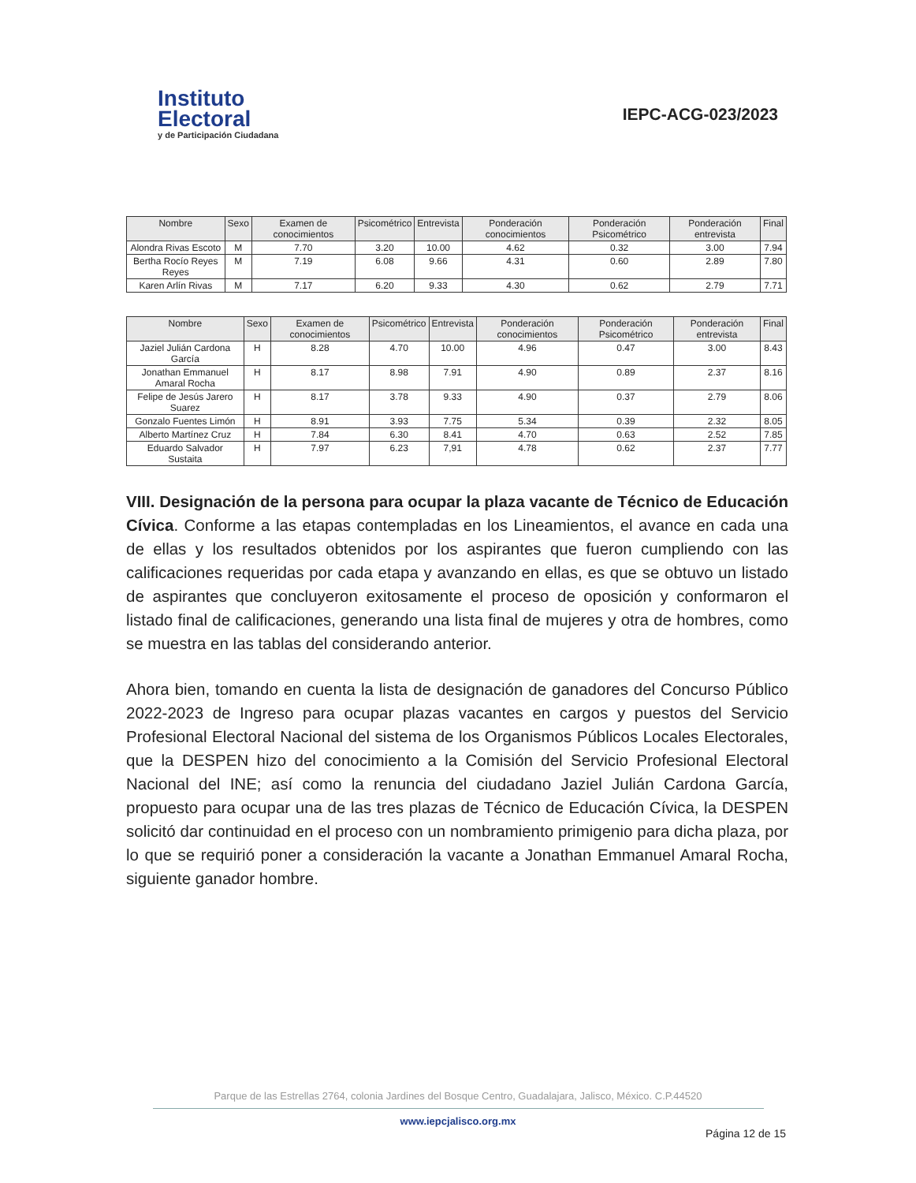Instituto
Electoral
y de Participación Ciudadana
IEPC-ACG-023/2023
| Nombre | Sexo | Examen de conocimientos | Psicométrico | Entrevista | Ponderación conocimientos | Ponderación Psicométrico | Ponderación entrevista | Final |
| --- | --- | --- | --- | --- | --- | --- | --- | --- |
| Alondra Rivas Escoto | M | 7.70 | 3.20 | 10.00 | 4.62 | 0.32 | 3.00 | 7.94 |
| Bertha Rocío Reyes Reyes | M | 7.19 | 6.08 | 9.66 | 4.31 | 0.60 | 2.89 | 7.80 |
| Karen Arlín Rivas | M | 7.17 | 6.20 | 9.33 | 4.30 | 0.62 | 2.79 | 7.71 |
| Nombre | Sexo | Examen de conocimientos | Psicométrico | Entrevista | Ponderación conocimientos | Ponderación Psicométrico | Ponderación entrevista | Final |
| --- | --- | --- | --- | --- | --- | --- | --- | --- |
| Jaziel Julián Cardona García | H | 8.28 | 4.70 | 10.00 | 4.96 | 0.47 | 3.00 | 8.43 |
| Jonathan Emmanuel Amaral Rocha | H | 8.17 | 8.98 | 7.91 | 4.90 | 0.89 | 2.37 | 8.16 |
| Felipe de Jesús Jarero Suarez | H | 8.17 | 3.78 | 9.33 | 4.90 | 0.37 | 2.79 | 8.06 |
| Gonzalo Fuentes Limón | H | 8.91 | 3.93 | 7.75 | 5.34 | 0.39 | 2.32 | 8.05 |
| Alberto Martínez Cruz | H | 7.84 | 6.30 | 8.41 | 4.70 | 0.63 | 2.52 | 7.85 |
| Eduardo Salvador Sustaita | H | 7.97 | 6.23 | 7,91 | 4.78 | 0.62 | 2.37 | 7.77 |
VIII. Designación de la persona para ocupar la plaza vacante de Técnico de Educación Cívica. Conforme a las etapas contempladas en los Lineamientos, el avance en cada una de ellas y los resultados obtenidos por los aspirantes que fueron cumpliendo con las calificaciones requeridas por cada etapa y avanzando en ellas, es que se obtuvo un listado de aspirantes que concluyeron exitosamente el proceso de oposición y conformaron el listado final de calificaciones, generando una lista final de mujeres y otra de hombres, como se muestra en las tablas del considerando anterior.
Ahora bien, tomando en cuenta la lista de designación de ganadores del Concurso Público 2022-2023 de Ingreso para ocupar plazas vacantes en cargos y puestos del Servicio Profesional Electoral Nacional del sistema de los Organismos Públicos Locales Electorales, que la DESPEN hizo del conocimiento a la Comisión del Servicio Profesional Electoral Nacional del INE; así como la renuncia del ciudadano Jaziel Julián Cardona García, propuesto para ocupar una de las tres plazas de Técnico de Educación Cívica, la DESPEN solicitó dar continuidad en el proceso con un nombramiento primigenio para dicha plaza, por lo que se requirió poner a consideración la vacante a Jonathan Emmanuel Amaral Rocha, siguiente ganador hombre.
Parque de las Estrellas 2764, colonia Jardines del Bosque Centro, Guadalajara, Jalisco, México. C.P.44520
www.iepcjalisco.org.mx
Página 12 de 15